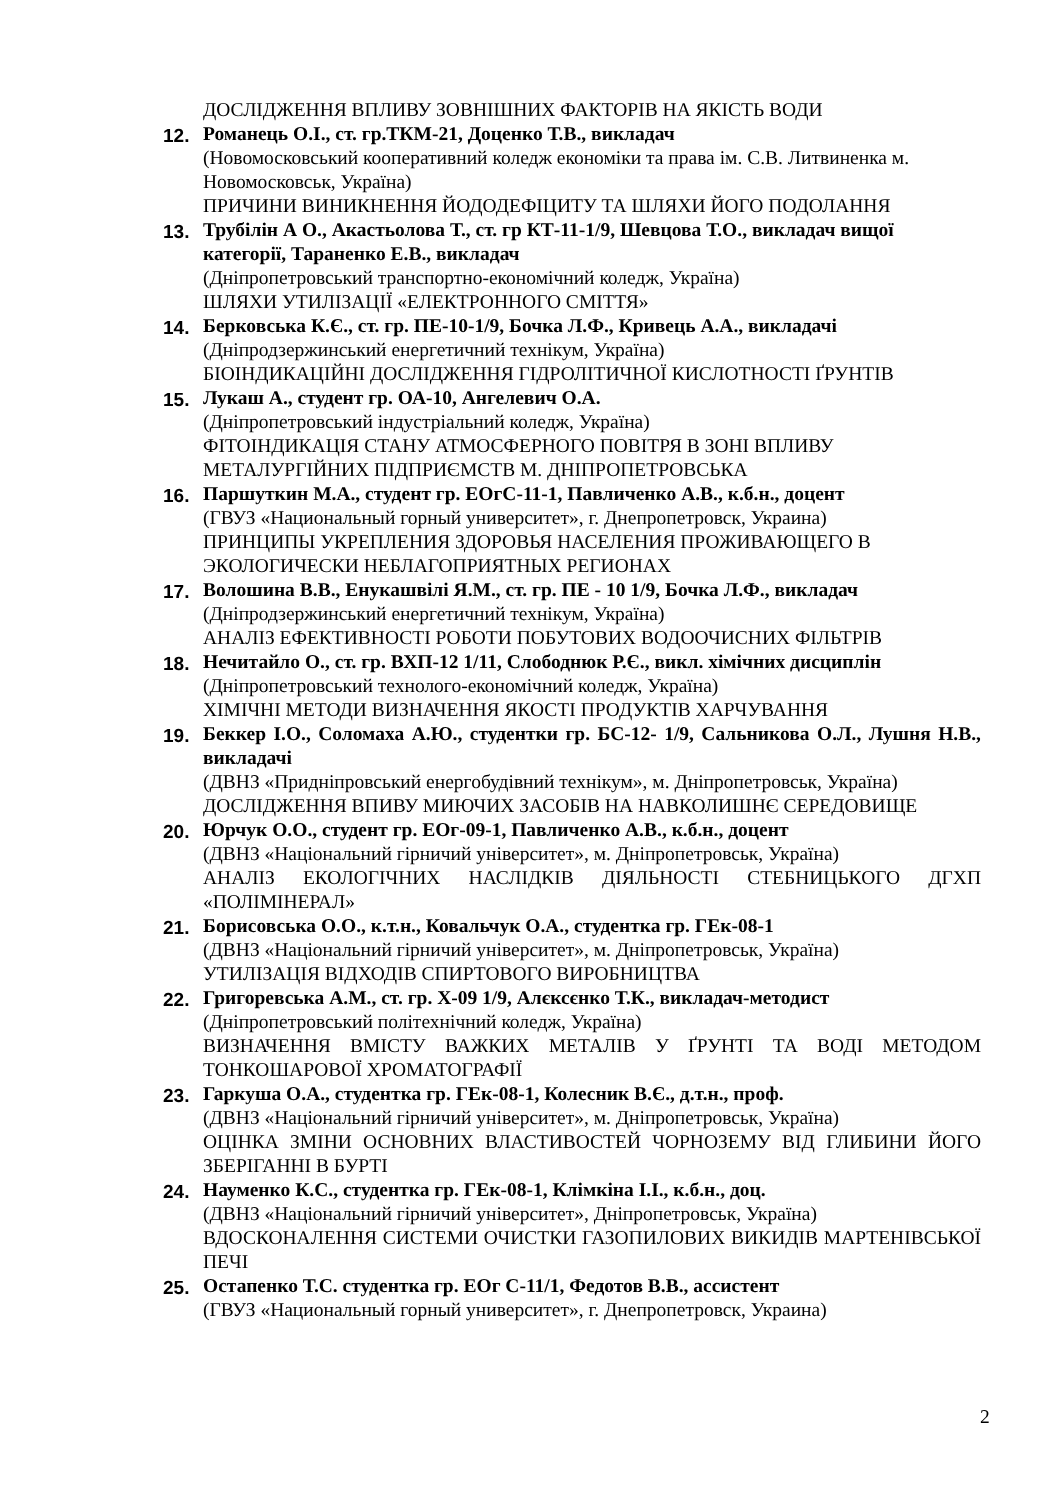ДОСЛІДЖЕННЯ ВПЛИВУ ЗОВНІШНИХ ФАКТОРІВ НА ЯКІСТЬ ВОДИ
12. Романець О.І., ст. гр.ТКМ-21, Доценко Т.В., викладач
(Новомосковський кооперативний коледж економіки та права ім. С.В. Литвиненка м. Новомосковськ, Україна)
ПРИЧИНИ ВИНИКНЕННЯ ЙОДОДЕФІЦИТУ ТА ШЛЯХИ ЙОГО ПОДОЛАННЯ
13. Трубілін А О., Акастьолова Т., ст. гр КТ-11-1/9, Шевцова Т.О., викладач вищої категорії, Тараненко Е.В., викладач
(Дніпропетровський транспортно-економічний коледж, Україна)
ШЛЯХИ УТИЛІЗАЦІЇ «ЕЛЕКТРОННОГО СМІТТЯ»
14. Берковська К.Є., ст. гр. ПЕ-10-1/9, Бочка Л.Ф., Кривець А.А., викладачі
(Дніпродзержинський енергетичний технікум, Україна)
БІОІНДИКАЦІЙНІ ДОСЛІДЖЕННЯ ГІДРОЛІТИЧНОЇ КИСЛОТНОСТІ ҐРУНТІВ
15. Лукаш А., студент гр. ОА-10, Ангелевич О.А.
(Дніпропетровський індустріальний коледж, Україна)
ФІТОІНДИКАЦІЯ СТАНУ АТМОСФЕРНОГО ПОВІТРЯ В ЗОНІ ВПЛИВУ МЕТАЛУРГІЙНИХ ПІДПРИЄМСТВ М. ДНІПРОПЕТРОВСЬКА
16. Паршуткин М.А., студент гр. ЕОгС-11-1, Павличенко А.В., к.б.н., доцент
(ГВУЗ «Национальный горный университет», г. Днепропетровск, Украина)
ПРИНЦИПЫ УКРЕПЛЕНИЯ ЗДОРОВЬЯ НАСЕЛЕНИЯ ПРОЖИВАЮЩЕГО В ЭКОЛОГИЧЕСКИ НЕБЛАГОПРИЯТНЫХ РЕГИОНАХ
17. Волошина В.В., Енукашвілі Я.М., ст. гр. ПЕ - 10 1/9, Бочка Л.Ф., викладач
(Дніпродзержинський енергетичний технікум, Україна)
АНАЛІЗ ЕФЕКТИВНОСТІ РОБОТИ ПОБУТОВИХ ВОДООЧИСНИХ ФІЛЬТРІВ
18. Нечитайло О., ст. гр. ВХП-12 1/11, Слободнюк Р.Є., викл. хімічних дисциплін
(Дніпропетровський технолого-економічний коледж, Україна)
ХІМІЧНІ МЕТОДИ ВИЗНАЧЕННЯ ЯКОСТІ ПРОДУКТІВ ХАРЧУВАННЯ
19. Беккер І.О., Соломаха А.Ю., студентки гр. БС-12- 1/9, Сальникова О.Л., Лушня Н.В., викладачі
(ДВНЗ «Придніпровський енергобудівний технікум», м. Дніпропетровськ, Україна)
ДОСЛІДЖЕННЯ ВПИВУ МИЮЧИХ ЗАСОБІВ НА НАВКОЛИШНЄ СЕРЕДОВИЩЕ
20. Юрчук О.О., студент гр. ЕОг-09-1, Павличенко А.В., к.б.н., доцент
(ДВНЗ «Національний гірничий університет», м. Дніпропетровськ, Україна)
АНАЛІЗ ЕКОЛОГІЧНИХ НАСЛІДКІВ ДІЯЛЬНОСТІ СТЕБНИЦЬКОГО ДГХП «ПОЛІМІНЕРАЛ»
21. Борисовська О.О., к.т.н., Ковальчук О.А., студентка гр. ГЕк-08-1
(ДВНЗ «Національний гірничий університет», м. Дніпропетровськ, Україна)
УТИЛІЗАЦІЯ ВІДХОДІВ СПИРТОВОГО ВИРОБНИЦТВА
22. Григоревська А.М., ст. гр. Х-09 1/9, Алєксєнко Т.К., викладач-методист
(Дніпропетровський політехнічний коледж, Україна)
ВИЗНАЧЕННЯ ВМІСТУ ВАЖКИХ МЕТАЛІВ У ҐРУНТІ ТА ВОДІ МЕТОДОМ ТОНКОШАРОВОЇ ХРОМАТОГРАФІЇ
23. Гаркуша О.А., студентка гр. ГЕк-08-1, Колесник В.Є., д.т.н., проф.
(ДВНЗ «Національний гірничий університет», м. Дніпропетровськ, Україна)
ОЦІНКА ЗМІНИ ОСНОВНИХ ВЛАСТИВОСТЕЙ ЧОРНОЗЕМУ ВІД ГЛИБИНИ ЙОГО ЗБЕРІГАННІ В БУРТІ
24. Науменко К.С., студентка гр. ГЕк-08-1, Клімкіна І.І., к.б.н., доц.
(ДВНЗ «Національний гірничий університет», Дніпропетровськ, Україна)
ВДОСКОНАЛЕННЯ СИСТЕМИ ОЧИСТКИ ГАЗОПИЛОВИХ ВИКИДІВ МАРТЕНІВСЬКОЇ ПЕЧІ
25. Остапенко Т.С. студентка гр. ЕОг С-11/1, Федотов В.В., ассистент
(ГВУЗ «Национальный горный университет», г. Днепропетровск, Украина)
2